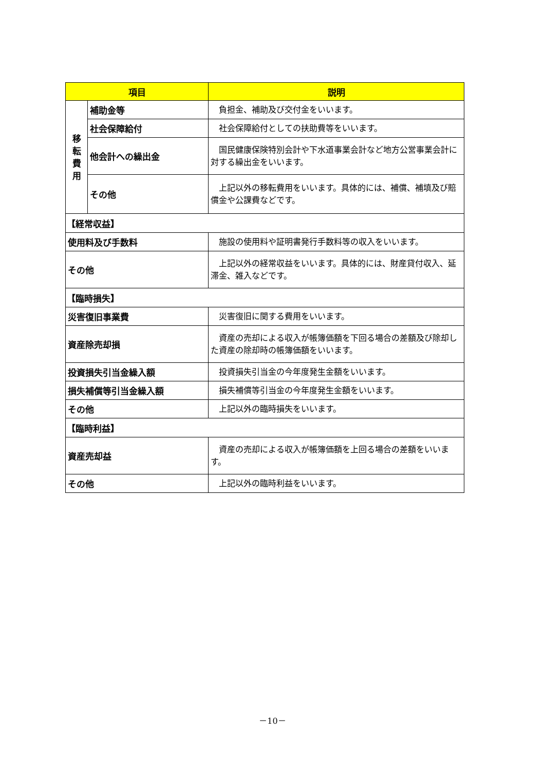| 項目 | | 説明 |
| --- | --- | --- |
| 移 転 費 用 | 補助金等 | 負担金、補助及び交付金をいいます。 |
| | 社会保障給付 | 社会保障給付としての扶助費等をいいます。 |
| | 他会計への繰出金 | 国民健康保険特別会計や下水道事業会計など地方公営事業会計に対する繰出金をいいます。 |
| | その他 | 上記以外の移転費用をいいます。具体的には、補償、補填及び賠償金や公課費などです。 |
| 【経常収益】 | | |
| 使用料及び手数料 | | 施設の使用料や証明書発行手数料等の収入をいいます。 |
| その他 | | 上記以外の経常収益をいいます。具体的には、財産貸付収入、延滞金、雑入などです。 |
| 【臨時損失】 | | |
| 災害復旧事業費 | | 災害復旧に関する費用をいいます。 |
| 資産除売却損 | | 資産の売却による収入が帳簿価額を下回る場合の差額及び除却した資産の除却時の帳簿価額をいいます。 |
| 投資損失引当金繰入額 | | 投資損失引当金の今年度発生金額をいいます。 |
| 損失補償等引当金繰入額 | | 損失補償等引当金の今年度発生金額をいいます。 |
| その他 | | 上記以外の臨時損失をいいます。 |
| 【臨時利益】 | | |
| 資産売却益 | | 資産の売却による収入が帳簿価額を上回る場合の差額をいいます。 |
| その他 | | 上記以外の臨時利益をいいます。 |
－10－